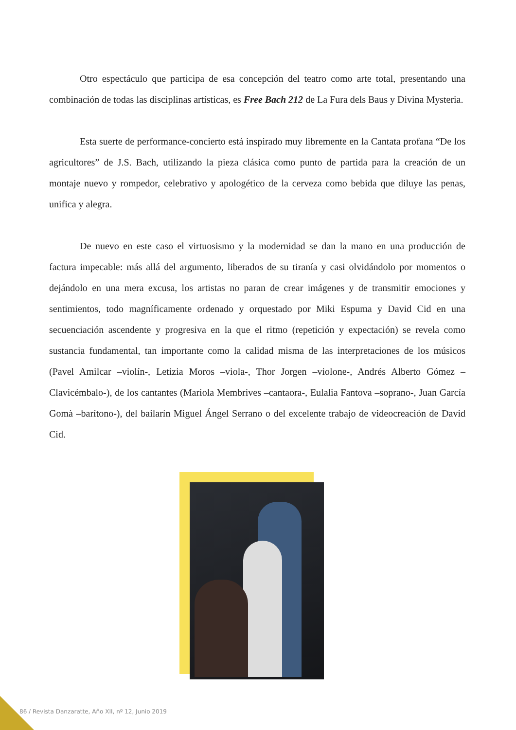Otro espectáculo que participa de esa concepción del teatro como arte total, presentando una combinación de todas las disciplinas artísticas, es Free Bach 212 de La Fura dels Baus y Divina Mysteria.
Esta suerte de performance-concierto está inspirado muy libremente en la Cantata profana “De los agricultores” de J.S. Bach, utilizando la pieza clásica como punto de partida para la creación de un montaje nuevo y rompedor, celebrativo y apologético de la cerveza como bebida que diluye las penas, unifica y alegra.
De nuevo en este caso el virtuosismo y la modernidad se dan la mano en una producción de factura impecable: más allá del argumento, liberados de su tiranía y casi olvidándolo por momentos o dejándolo en una mera excusa, los artistas no paran de crear imágenes y de transmitir emociones y sentimientos, todo magníficamente ordenado y orquestado por Miki Espuma y David Cid en una secuenciación ascendente y progresiva en la que el ritmo (repetición y expectación) se revela como sustancia fundamental, tan importante como la calidad misma de las interpretaciones de los músicos (Pavel Amilcar –violín-, Letizia Moros –viola-, Thor Jorgen –violone-, Andrés Alberto Gómez –Clavicémbalo-), de los cantantes (Mariola Membrives –cantaora-, Eulalia Fantova –soprano-, Juan García Gomà –barítono-), del bailarín Miguel Ángel Serrano o del excelente trabajo de videocreación de David Cid.
86 / Revista Danzaratte, Año XII, nº 12, Junio 2019